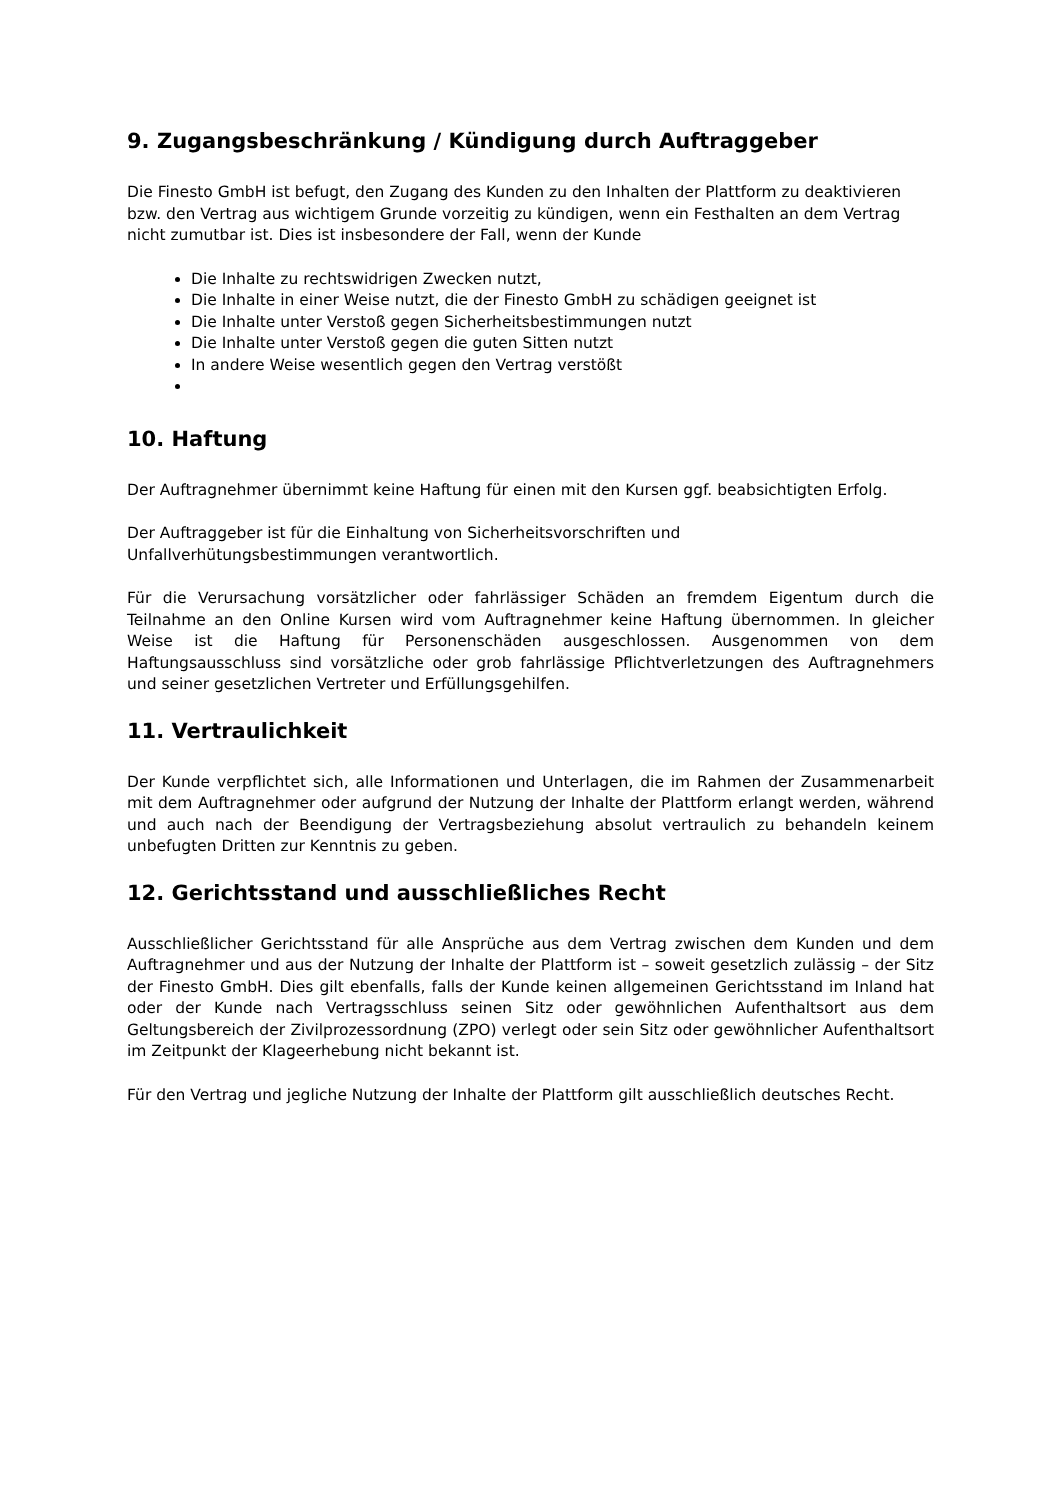9. Zugangsbeschränkung / Kündigung durch Auftraggeber
Die Finesto GmbH ist befugt, den Zugang des Kunden zu den Inhalten der Plattform zu deaktivieren bzw. den Vertrag aus wichtigem Grunde vorzeitig zu kündigen, wenn ein Festhalten an dem Vertrag nicht zumutbar ist. Dies ist insbesondere der Fall, wenn der Kunde
Die Inhalte zu rechtswidrigen Zwecken nutzt,
Die Inhalte in einer Weise nutzt, die der Finesto GmbH zu schädigen geeignet ist
Die Inhalte unter Verstoß gegen Sicherheitsbestimmungen nutzt
Die Inhalte unter Verstoß gegen die guten Sitten nutzt
In andere Weise wesentlich gegen den Vertrag verstößt
10. Haftung
Der Auftragnehmer übernimmt keine Haftung für einen mit den Kursen ggf. beabsichtigten Erfolg.
Der Auftraggeber ist für die Einhaltung von Sicherheitsvorschriften und Unfallverhütungsbestimmungen verantwortlich.
Für die Verursachung vorsätzlicher oder fahrlässiger Schäden an fremdem Eigentum durch die Teilnahme an den Online Kursen wird vom Auftragnehmer keine Haftung übernommen. In gleicher Weise ist die Haftung für Personenschäden ausgeschlossen. Ausgenommen von dem Haftungsausschluss sind vorsätzliche oder grob fahrlässige Pflichtverletzungen des Auftragnehmers und seiner gesetzlichen Vertreter und Erfüllungsgehilfen.
11. Vertraulichkeit
Der Kunde verpflichtet sich, alle Informationen und Unterlagen, die im Rahmen der Zusammenarbeit mit dem Auftragnehmer oder aufgrund der Nutzung der Inhalte der Plattform erlangt werden, während und auch nach der Beendigung der Vertragsbeziehung absolut vertraulich zu behandeln keinem unbefugten Dritten zur Kenntnis zu geben.
12. Gerichtsstand und ausschließliches Recht
Ausschließlicher Gerichtsstand für alle Ansprüche aus dem Vertrag zwischen dem Kunden und dem Auftragnehmer und aus der Nutzung der Inhalte der Plattform ist – soweit gesetzlich zulässig – der Sitz der Finesto GmbH. Dies gilt ebenfalls, falls der Kunde keinen allgemeinen Gerichtsstand im Inland hat oder der Kunde nach Vertragsschluss seinen Sitz oder gewöhnlichen Aufenthaltsort aus dem Geltungsbereich der Zivilprozessordnung (ZPO) verlegt oder sein Sitz oder gewöhnlicher Aufenthaltsort im Zeitpunkt der Klageerhebung nicht bekannt ist.
Für den Vertrag und jegliche Nutzung der Inhalte der Plattform gilt ausschließlich deutsches Recht.